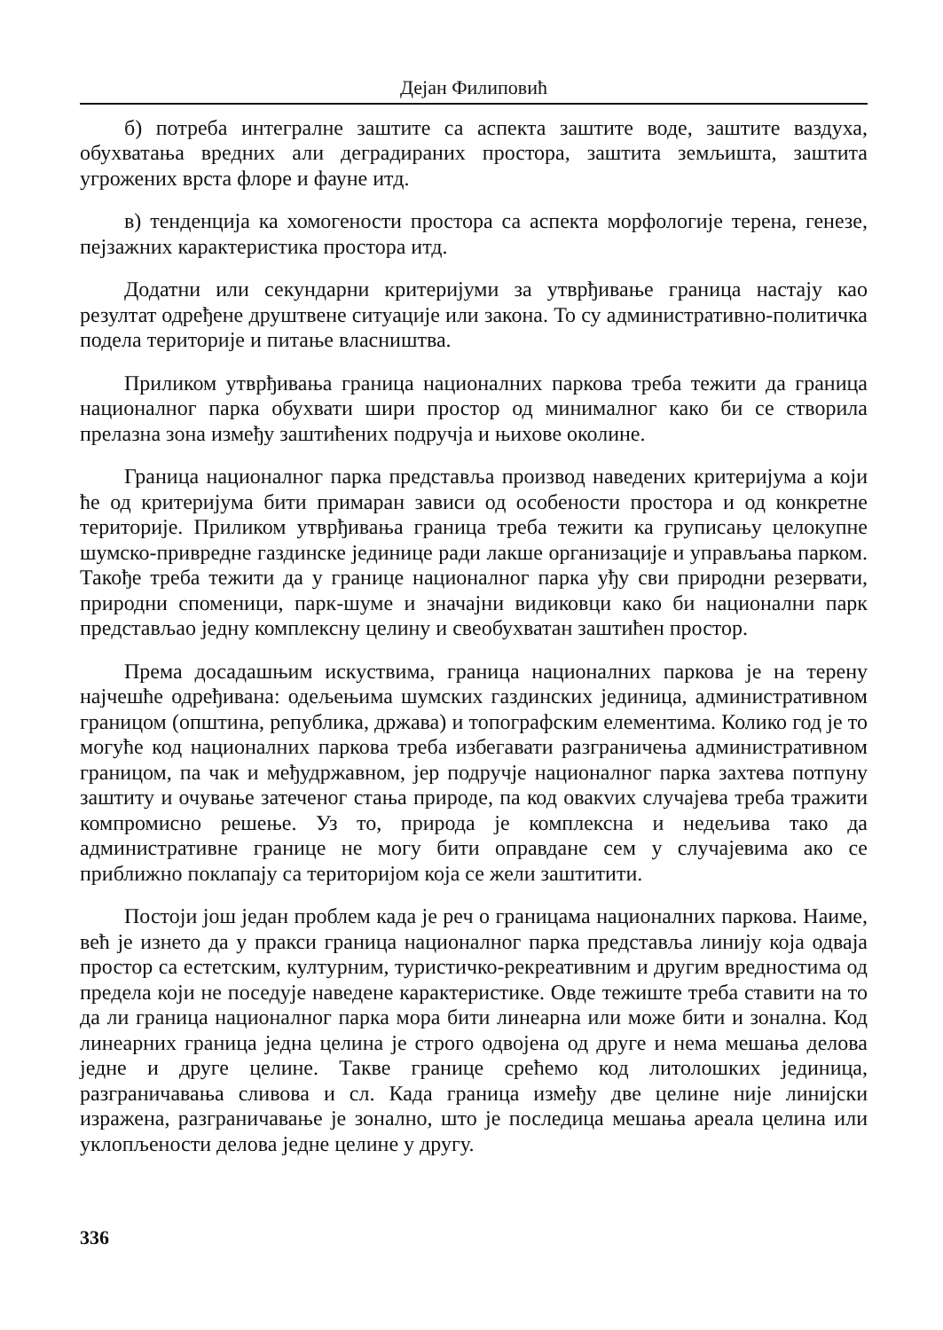Дејан Филиповић
б) потреба интегралне заштите са аспекта заштите воде, заштите ваздуха, обухватања вредних али деградираних простора, заштита земљишта, заштита угрожених врста флоре и фауне итд.
в) тенденција ка хомогености простора са аспекта морфологије терена, генезе, пејзажних карактеристика простора итд.
Додатни или секундарни критеријуми за утврђивање граница настају као резултат одређене друштвене ситуације или закона. То су административно-политичка подела територије и питање власништва.
Приликом утврђивања граница националних паркова треба тежити да граница националног парка обухвати шири простор од минималног како би се створила прелазна зона између заштићених подручја и њихове околине.
Граница националног парка представља производ наведених критеријума а који ће од критеријума бити примаран зависи од особености простора и од конкретне територије. Приликом утврђивања граница треба тежити ка груписању целокупне шумско-привредне газдинске јединице ради лакше организације и управљања парком. Такође треба тежити да у границе националног парка уђу сви природни резервати, природни споменици, парк-шуме и значајни видиковци како би национални парк представљао једну комплексну целину и свеобухватан заштићен простор.
Према досадашњим искуствима, граница националних паркова је на терену најчешће одређивана: одељењима шумских газдинских јединица, административном границом (општина, република, држава) и топографским елементима. Колико год је то могуће код националних паркова треба избегавати разграничења административном границом, па чак и међудржавном, јер подручје националног парка захтева потпуну заштиту и очување затеченог стања природе, па код овакvих случајева треба тражити компромисно решење. Уз то, природа је комплексна и недељива тако да административне границе не могу бити оправдане сем у случајевима ако се приближно поклапају са територијом која се жели заштитити.
Постоји још један проблем када је реч о границама националних паркова. Наиме, већ је изнето да у пракси граница националног парка представља линију која одваја простор са естетским, културним, туристичко-рекреативним и другим вредностима од предела који не поседује наведене карактеристике. Овде тежиште треба ставити на то да ли граница националног парка мора бити линеарна или може бити и зонална. Код линеарних граница једна целина је строго одвојена од друге и нема мешања делова једне и друге целине. Такве границе срећемо код литолошких јединица, разграничавања сливова и сл. Када граница између две целине није линијски изражена, разграничавање је зонално, што је последица мешања ареала целина или уклопљености делова једне целине у другу.
336